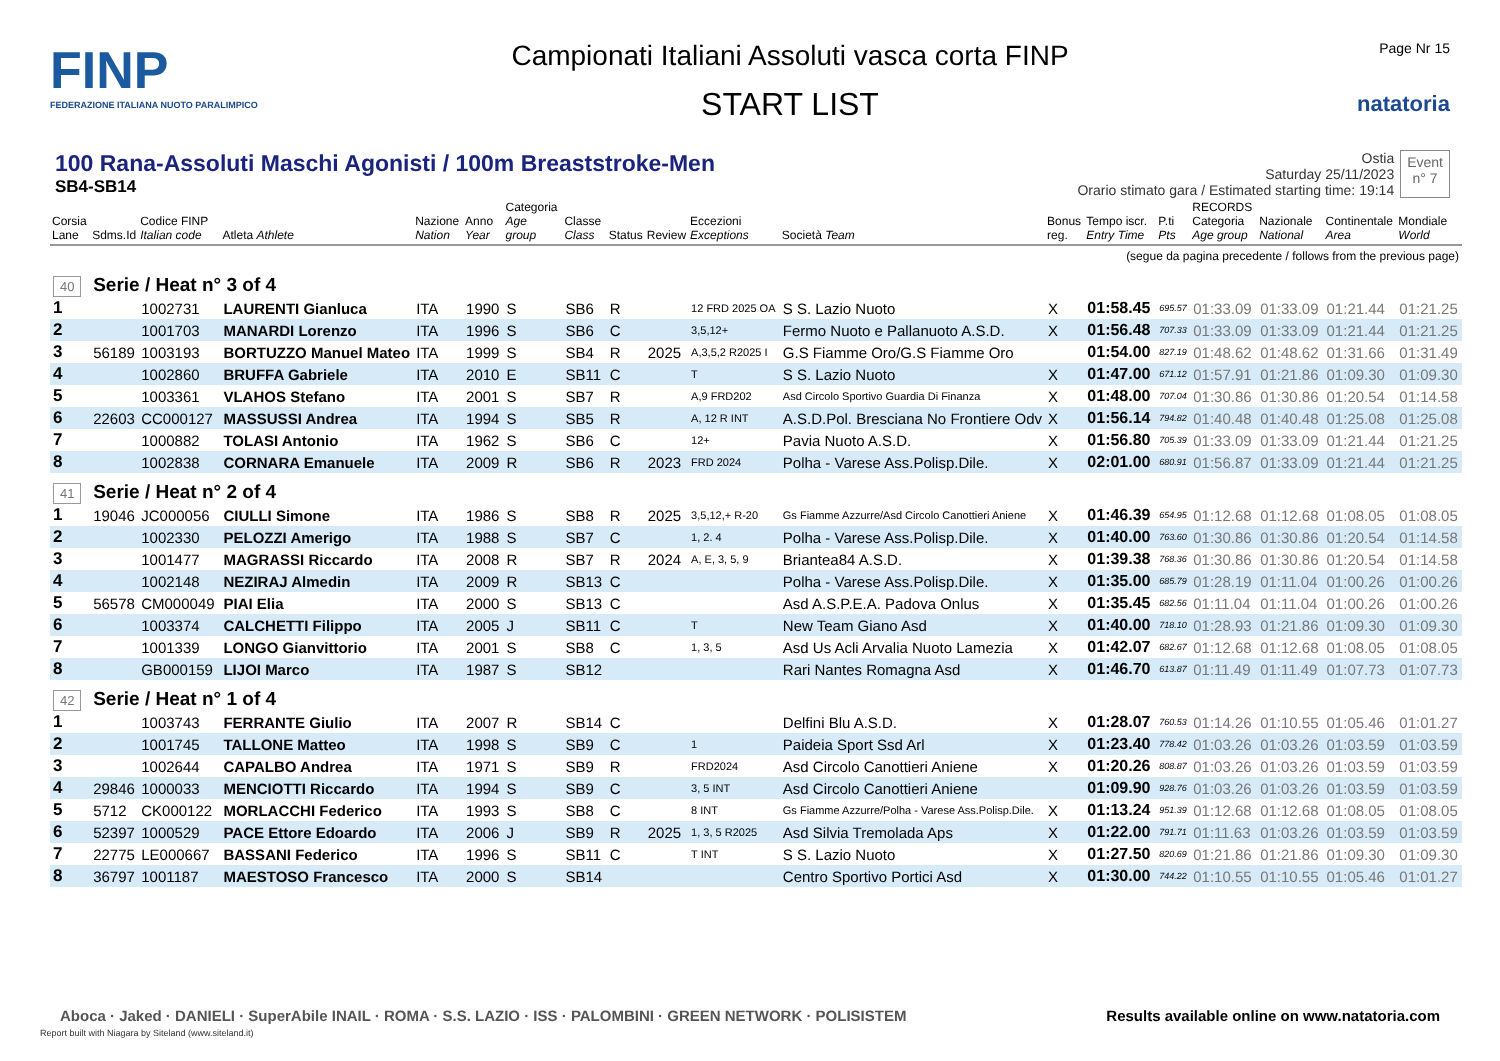FINP
FEDERAZIONE ITALIANA NUOTO PARALIMPICO
Campionati Italiani Assoluti vasca corta FINP
START LIST
Page Nr 15
natatoria
100 Rana-Assoluti Maschi Agonisti / 100m Breaststroke-Men
SB4-SB14
Ostia
Saturday 25/11/2023
Orario stimato gara / Estimated starting time: 19:14
Event
n° 7
| Corsia Lane | Sdms.Id | Codice FINP Italian code | Atleta Athlete | Nazione Nation | Anno Year | Categoria Age group | Classe Class | Status | Review | Eccezioni Exceptions | Società Team | Bonus reg. | Tempo iscr. Entry Time | P.ti Pts | RECORDS Categoria Age group | Nazionale National | Continentale Area | Mondiale World |
| --- | --- | --- | --- | --- | --- | --- | --- | --- | --- | --- | --- | --- | --- | --- | --- | --- | --- | --- |
| (segue da pagina precedente / follows from the previous page) | | | | | | | | | | | | | | | | | | |
| 40 | Serie / Heat n° 3 of 4 | | | | | | | | | | | | | | | | | |
| 1 | | 1002731 | LAURENTI Gianluca | ITA | 1990 | S | SB6 | R | | 12 FRD 2025 OA | S S. Lazio Nuoto | X | 01:58.45 | 695.57 | 01:33.09 | 01:33.09 | 01:21.44 | 01:21.25 |
| 2 | | 1001703 | MANARDI Lorenzo | ITA | 1996 | S | SB6 | C | | 3,5,12+ | Fermo Nuoto e Pallanuoto A.S.D. | X | 01:56.48 | 707.33 | 01:33.09 | 01:33.09 | 01:21.44 | 01:21.25 |
| 3 | 56189 | 1003193 | BORTUZZO Manuel Mateo | ITA | 1999 | S | SB4 | R | 2025 | A,3,5,2 R2025 I | G.S Fiamme Oro/G.S Fiamme Oro | | 01:54.00 | 827.19 | 01:48.62 | 01:48.62 | 01:31.66 | 01:31.49 |
| 4 | | 1002860 | BRUFFA Gabriele | ITA | 2010 | E | SB11 | C | | T | S S. Lazio Nuoto | X | 01:47.00 | 671.12 | 01:57.91 | 01:21.86 | 01:09.30 | 01:09.30 |
| 5 | | 1003361 | VLAHOS Stefano | ITA | 2001 | S | SB7 | R | | A,9 FRD202 | Asd Circolo Sportivo Guardia Di Finanza | X | 01:48.00 | 707.04 | 01:30.86 | 01:30.86 | 01:20.54 | 01:14.58 |
| 6 | 22603 | CC000127 | MASSUSSI Andrea | ITA | 1994 | S | SB5 | R | | A, 12 R INT | A.S.D.Pol. Bresciana No Frontiere Odv | X | 01:56.14 | 794.82 | 01:40.48 | 01:40.48 | 01:25.08 | 01:25.08 |
| 7 | | 1000882 | TOLASI Antonio | ITA | 1962 | S | SB6 | C | | 12+ | Pavia Nuoto A.S.D. | X | 01:56.80 | 705.39 | 01:33.09 | 01:33.09 | 01:21.44 | 01:21.25 |
| 8 | | 1002838 | CORNARA Emanuele | ITA | 2009 | R | SB6 | R | 2023 | FRD 2024 | Polha - Varese Ass.Polisp.Dile. | X | 02:01.00 | 680.91 | 01:56.87 | 01:33.09 | 01:21.44 | 01:21.25 |
| 41 | Serie / Heat n° 2 of 4 | | | | | | | | | | | | | | | | | |
| 1 | 19046 | JC000056 | CIULLI Simone | ITA | 1986 | S | SB8 | R | 2025 | 3,5,12,+ R-20 | Gs Fiamme Azzurre/Asd Circolo Canottieri Aniene | X | 01:46.39 | 654.95 | 01:12.68 | 01:12.68 | 01:08.05 | 01:08.05 |
| 2 | | 1002330 | PELOZZI Amerigo | ITA | 1988 | S | SB7 | C | | 1, 2. 4 | Polha - Varese Ass.Polisp.Dile. | X | 01:40.00 | 763.60 | 01:30.86 | 01:30.86 | 01:20.54 | 01:14.58 |
| 3 | | 1001477 | MAGRASSI Riccardo | ITA | 2008 | R | SB7 | R | 2024 | A, E, 3, 5, 9 | Briantea84 A.S.D. | X | 01:39.38 | 768.36 | 01:30.86 | 01:30.86 | 01:20.54 | 01:14.58 |
| 4 | | 1002148 | NEZIRAJ Almedin | ITA | 2009 | R | SB13 | C | | | Polha - Varese Ass.Polisp.Dile. | X | 01:35.00 | 685.79 | 01:28.19 | 01:11.04 | 01:00.26 | 01:00.26 |
| 5 | 56578 | CM000049 | PIAI Elia | ITA | 2000 | S | SB13 | C | | | Asd A.S.P.E.A. Padova Onlus | X | 01:35.45 | 682.56 | 01:11.04 | 01:11.04 | 01:00.26 | 01:00.26 |
| 6 | | 1003374 | CALCHETTI Filippo | ITA | 2005 | J | SB11 | C | | T | New Team Giano Asd | X | 01:40.00 | 718.10 | 01:28.93 | 01:21.86 | 01:09.30 | 01:09.30 |
| 7 | | 1001339 | LONGO Gianvittorio | ITA | 2001 | S | SB8 | C | | 1, 3, 5 | Asd Us Acli Arvalia Nuoto Lamezia | X | 01:42.07 | 682.67 | 01:12.68 | 01:12.68 | 01:08.05 | 01:08.05 |
| 8 | | GB000159 | LIJOI Marco | ITA | 1987 | S | SB12 | | | | Rari Nantes Romagna Asd | X | 01:46.70 | 613.87 | 01:11.49 | 01:11.49 | 01:07.73 | 01:07.73 |
| 42 | Serie / Heat n° 1 of 4 | | | | | | | | | | | | | | | | | |
| 1 | | 1003743 | FERRANTE Giulio | ITA | 2007 | R | SB14 | C | | | Delfini Blu A.S.D. | X | 01:28.07 | 760.53 | 01:14.26 | 01:10.55 | 01:05.46 | 01:01.27 |
| 2 | | 1001745 | TALLONE Matteo | ITA | 1998 | S | SB9 | C | | 1 | Paideia Sport Ssd Arl | X | 01:23.40 | 778.42 | 01:03.26 | 01:03.26 | 01:03.59 | 01:03.59 |
| 3 | | 1002644 | CAPALBO Andrea | ITA | 1971 | S | SB9 | R | | FRD2024 | Asd Circolo Canottieri Aniene | X | 01:20.26 | 808.87 | 01:03.26 | 01:03.26 | 01:03.59 | 01:03.59 |
| 4 | 29846 | 1000033 | MENCIOTTI Riccardo | ITA | 1994 | S | SB9 | C | | 3, 5 INT | Asd Circolo Canottieri Aniene | | 01:09.90 | 928.76 | 01:03.26 | 01:03.26 | 01:03.59 | 01:03.59 |
| 5 | 5712 | CK000122 | MORLACCHI Federico | ITA | 1993 | S | SB8 | C | | 8 INT | Gs Fiamme Azzurre/Polha - Varese Ass.Polisp.Dile. | X | 01:13.24 | 951.39 | 01:12.68 | 01:12.68 | 01:08.05 | 01:08.05 |
| 6 | 52397 | 1000529 | PACE Ettore Edoardo | ITA | 2006 | J | SB9 | R | 2025 | 1, 3, 5 R2025 | Asd Silvia Tremolada Aps | X | 01:22.00 | 791.71 | 01:11.63 | 01:03.26 | 01:03.59 | 01:03.59 |
| 7 | 22775 | LE000667 | BASSANI Federico | ITA | 1996 | S | SB11 | C | | T INT | S S. Lazio Nuoto | X | 01:27.50 | 820.69 | 01:21.86 | 01:21.86 | 01:09.30 | 01:09.30 |
| 8 | 36797 | 1001187 | MAESTOSO Francesco | ITA | 2000 | S | SB14 | | | | Centro Sportivo Portici Asd | X | 01:30.00 | 744.22 | 01:10.55 | 01:10.55 | 01:05.46 | 01:01.27 |
Aboca · Jaked · DANIELI · SuperAbile INAIL · ROMA · S.S. LAZIO · ISS · PALOMBINI · GREEN NETWORK · POLISISTEM
Results available online on www.natatoria.com
Report built with Niagara by Siteland (www.siteland.it)